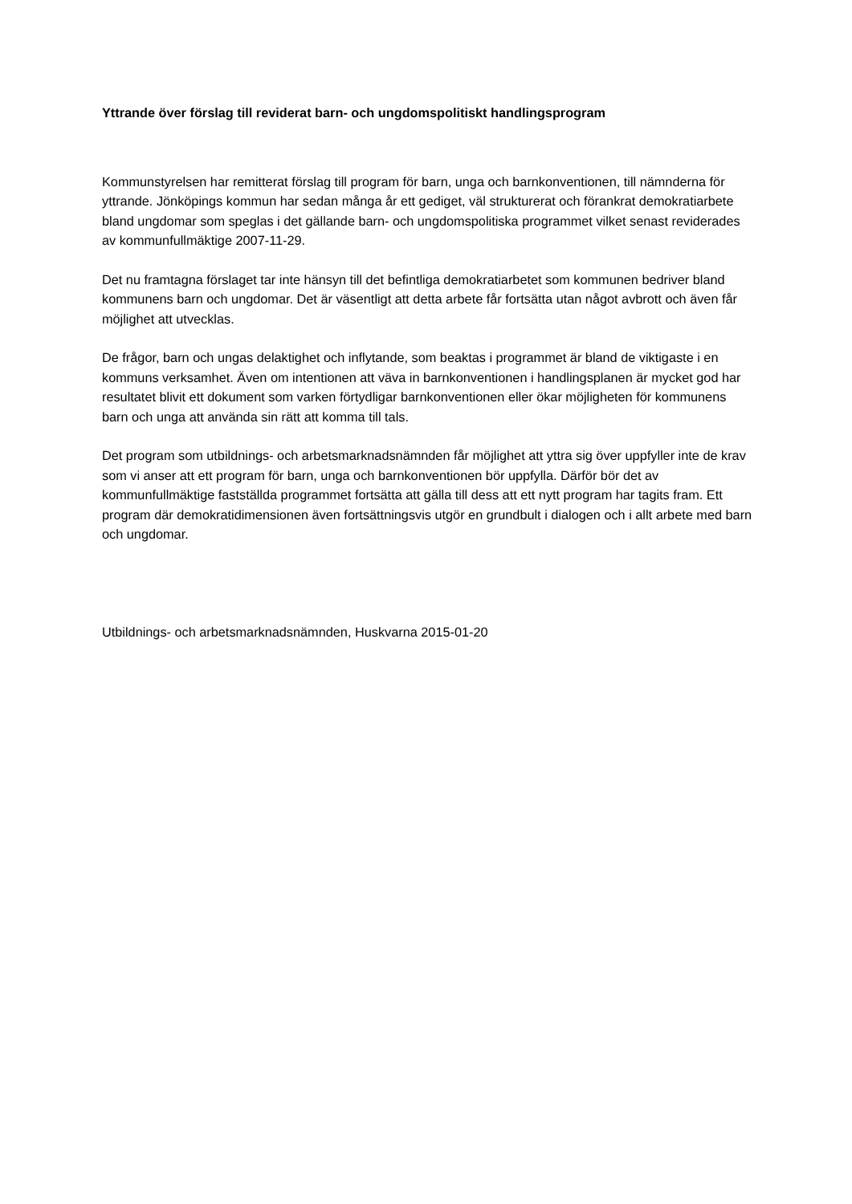Yttrande över förslag till reviderat barn- och ungdomspolitiskt handlingsprogram
Kommunstyrelsen har remitterat förslag till program för barn, unga och barnkonventionen, till nämnderna för yttrande. Jönköpings kommun har sedan många år ett gediget, väl strukturerat och förankrat demokratiarbete bland ungdomar som speglas i det gällande barn- och ungdomspolitiska programmet vilket senast reviderades av kommunfullmäktige 2007-11-29.
Det nu framtagna förslaget tar inte hänsyn till det befintliga demokratiarbetet som kommunen bedriver bland kommunens barn och ungdomar. Det är väsentligt att detta arbete får fortsätta utan något avbrott och även får möjlighet att utvecklas.
De frågor, barn och ungas delaktighet och inflytande, som beaktas i programmet är bland de viktigaste i en kommuns verksamhet. Även om intentionen att väva in barnkonventionen i handlingsplanen är mycket god har resultatet blivit ett dokument som varken förtydligar barnkonventionen eller ökar möjligheten för kommunens barn och unga att använda sin rätt att komma till tals.
Det program som utbildnings- och arbetsmarknadsnämnden får möjlighet att yttra sig över uppfyller inte de krav som vi anser att ett program för barn, unga och barnkonventionen bör uppfylla. Därför bör det av kommunfullmäktige fastställda programmet fortsätta att gälla till dess att ett nytt program har tagits fram. Ett program där demokratidimensionen även fortsättningsvis utgör en grundbult i dialogen och i allt arbete med barn och ungdomar.
Utbildnings- och arbetsmarknadsnämnden, Huskvarna 2015-01-20